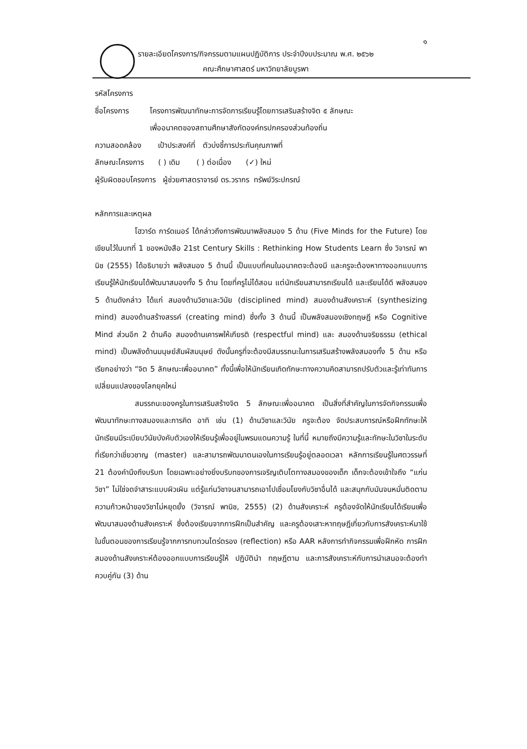๑
รายละเอียดโครงการ/กิจกรรมตามแผนปฏิบัติการ ประจำปีงบประมาณ พ.ศ. ๒๕๖๒
คณะศึกษาศาสตร์ มหาวิทยาลัยบูรพา
รหัสโครงการ
ชื่อโครงการ โครงการพัฒนาทักษะการจัดการเรียนรู้โดยการเสริมสร้างจิต ๕ ลักษณะ
เพื่ออนาคตของสถานศึกษาสังกัดองค์กรปกครองส่วนท้องถิ่น
ความสอดคล้อง เป้าประสงค์ที่ ตัวบ่งชี้การประกันคุณภาพที่
ลักษณะโครงการ ( ) เดิม ( ) ต่อเนื่อง (✓) ใหม่
ผู้รับผิดชอบโครงการ ผู้ช่วยศาสตราจารย์ ดร.วรากร ทรัพย์วิระปกรณ์
หลักการและเหตุผล
โฮวาร์ด การ์ดเนอร์ ได้กล่าวถึงการพัฒนาพลังสมอง 5 ด้าน (Five Minds for the Future) โดยเขียนไว้ในบทที่ 1 ของหนังสือ 21st Century Skills : Rethinking How Students Learn ซึ่ง วิจารณ์ พานิช (2555) ได้อธิบายว่า พลังสมอง 5 ด้านนี้ เป็นแบบที่คนในอนาคตจะต้องมี และครูจะต้องหาทางออกแบบการเรียนรู้ให้นักเรียนได้พัฒนาสมองทั้ง 5 ด้าน โดยที่ครูไม่ได้สอน แต่นักเรียนสามารถเรียนได้ และเรียนได้ดี พลังสมอง 5 ด้านดังกล่าว ได้แก่ สมองด้านวิชาและวินัย (disciplined mind) สมองด้านสังเคราะห์ (synthesizing mind) สมองด้านสร้างสรรค์ (creating mind) ซึ่งทั้ง 3 ด้านนี้ เป็นพลังสมองเชิงทฤษฎี หรือ Cognitive Mind ส่วนอีก 2 ด้านคือ สมองด้านเคารพให้เกียรติ (respectful mind) และ สมองด้านจริยธรรม (ethical mind) เป็นพลังด้านมนุษย์สัมผัสมนุษย์ ดังนั้นครูที่จะต้องมีสมรรถนะในการเสริมสร้างพลังสมองทั้ง 5 ด้าน หรือเรียกอย่างว่า “จิต 5 ลักษณะเพื่ออนาคต” ทั้งนี้เพื่อให้นักเรียนเกิดทักษะทางความคิดสามารถปรับตัวและรู้เท่าทันการเปลี่ยนแปลงของโลกยุคใหม่
สมรรถนะของครูในการเสริมสร้างจิต 5 ลักษณะเพื่ออนาคต เป็นสิ่งที่สำคัญในการจัดกิจกรรมเพื่อพัฒนาทักษะทางสมองและการคิด อาทิ เช่น (1) ด้านวิชาและวินัย ครูจะต้อง จัดประสบการณ์หรือฝึกทักษะให้นักเรียนมีระเบียบวินัยบังคับตัวเองให้เรียนรู้เพื่ออยู่ในพรมแดนความรู้ ในที่นี้ หมายถึงมีความรู้และทักษะในวิชาในระดับที่เรียกว่าเชี่ยวชาญ (master) และสามารถพัฒนาตนเองในการเรียนรู้อยู่ตลอดเวลา หลักการเรียนรู้ในศตวรรษที่ 21 ต้องคำนึงถึงบริบท โดยเฉพาะอย่างยิ่งบริบทของการเจริญเติบโตทางสมองของเด็ก เด็กจะต้องเข้าใจถึง “แก่นวิชา” ไม่ใช่จดจำสาระแบบผิวเผิน แต่รู้แก่นวิชาจนสามารถเอาไปเชื่อมโยงกับวิชาอื่นได้ และสนุกกับมันจนหมั่นติดตามความก้าวหน้าของวิชาไม่หยุดยั้ง (วิจารณ์ พานิช, 2555) (2) ด้านสังเคราะห์ ครูต้องจัดให้นักเรียนได้เรียนเพื่อพัฒนาสมองด้านสังเคราะห์ ซึ่งต้องเรียนจากการฝึกเป็นสำคัญ และครูต้องเสาะหาทฤษฎีเกี่ยวกับการสังเคราะห์มาใช้ในขั้นตอนของการเรียนรู้จากการทบทวนไตร่ตรอง (reflection) หรือ AAR หลังการทำกิจกรรมเพื่อฝึกหัด การฝึกสมองด้านสังเคราะห์ต้องออกแบบการเรียนรู้ให้ ปฏิบัตินำ ทฤษฎีตาม และการสังเคราะห์กับการนำเสนอจะต้องทำควบคู่กัน (3) ด้าน